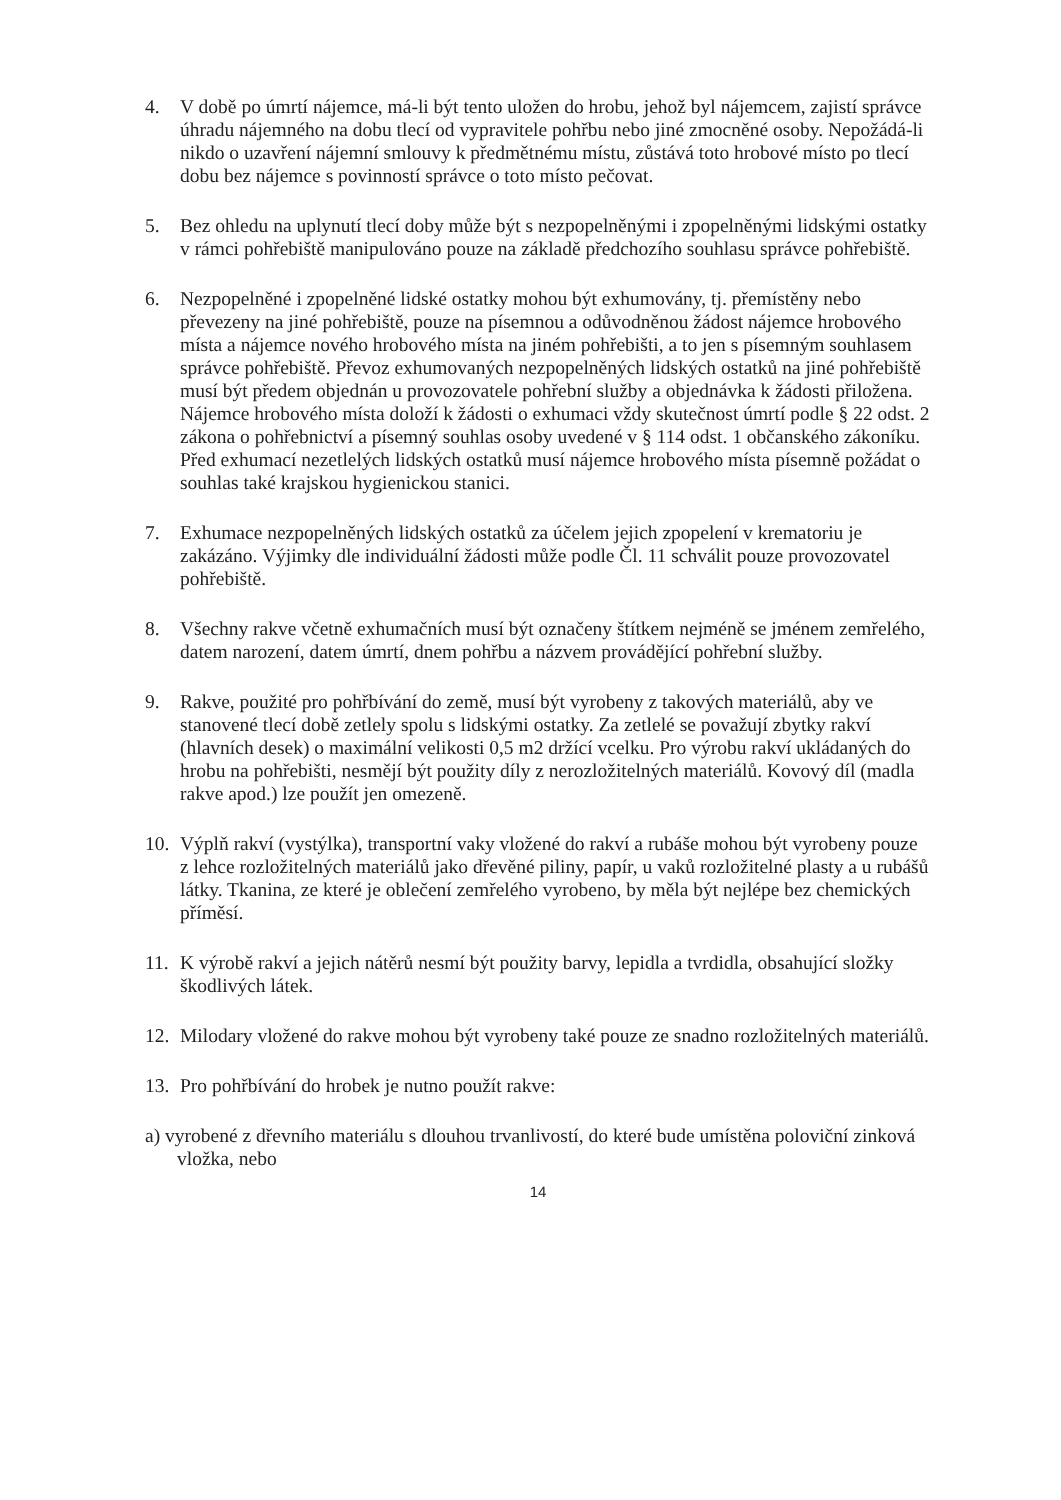4. V době po úmrtí nájemce, má-li být tento uložen do hrobu, jehož byl nájemcem, zajistí správce úhradu nájemného na dobu tlecí od vypravitele pohřbu nebo jiné zmocněné osoby. Nepožádá-li nikdo o uzavření nájemní smlouvy k předmětnému místu, zůstává toto hrobové místo po tlecí dobu bez nájemce s povinností správce o toto místo pečovat.
5. Bez ohledu na uplynutí tlecí doby může být s nezpopelněnými i zpopelněnými lidskými ostatky v rámci pohřebiště manipulováno pouze na základě předchozího souhlasu správce pohřebiště.
6. Nezpopelněné i zpopelněné lidské ostatky mohou být exhumovány, tj. přemístěny nebo převezeny na jiné pohřebiště, pouze na písemnou a odůvodněnou žádost nájemce hrobového místa a nájemce nového hrobového místa na jiném pohřebišti, a to jen s písemným souhlasem správce pohřebiště. Převoz exhumovaných nezpopelněných lidských ostatků na jiné pohřebiště musí být předem objednán u provozovatele pohřební služby a objednávka k žádosti přiložena. Nájemce hrobového místa doloží k žádosti o exhumaci vždy skutečnost úmrtí podle § 22 odst. 2 zákona o pohřebnictví a písemný souhlas osoby uvedené v § 114 odst. 1 občanského zákoníku. Před exhumací nezetlelých lidských ostatků musí nájemce hrobového místa písemně požádat o souhlas také krajskou hygienickou stanici.
7. Exhumace nezpopelněných lidských ostatků za účelem jejich zpopelení v krematoriu je zakázáno. Výjimky dle individuální žádosti může podle Čl. 11 schválit pouze provozovatel pohřebiště.
8. Všechny rakve včetně exhumačních musí být označeny štítkem nejméně se jménem zemřelého, datem narození, datem úmrtí, dnem pohřbu a názvem provádějící pohřební služby.
9. Rakve, použité pro pohřbívání do země, musí být vyrobeny z takových materiálů, aby ve stanovené tlecí době zetlely spolu s lidskými ostatky. Za zetlelé se považují zbytky rakví (hlavních desek) o maximální velikosti 0,5 m2 držící vcelku. Pro výrobu rakví ukládaných do hrobu na pohřebišti, nesmějí být použity díly z nerozložitelných materiálů. Kovový díl (madla rakve apod.) lze použít jen omezeně.
10.
Výplň rakví (vystýlka), transportní vaky vložené do rakví a rubáše mohou být vyrobeny pouze z lehce rozložitelných materiálů jako dřevěné piliny, papír, u vaků rozložitelné plasty a u rubášů látky. Tkanina, ze které je oblečení zemřelého vyrobeno, by měla být nejlépe bez chemických příměsí.
11.
K výrobě rakví a jejich nátěrů nesmí být použity barvy, lepidla a tvrdidla, obsahující složky škodlivých látek.
12.
Milodary vložené do rakve mohou být vyrobeny také pouze ze snadno rozložitelných materiálů.
13.
Pro pohřbívání do hrobek je nutno použít rakve:
a) vyrobené z dřevního materiálu s dlouhou trvanlivostí, do které bude umístěna poloviční zinková vložka, nebo
14